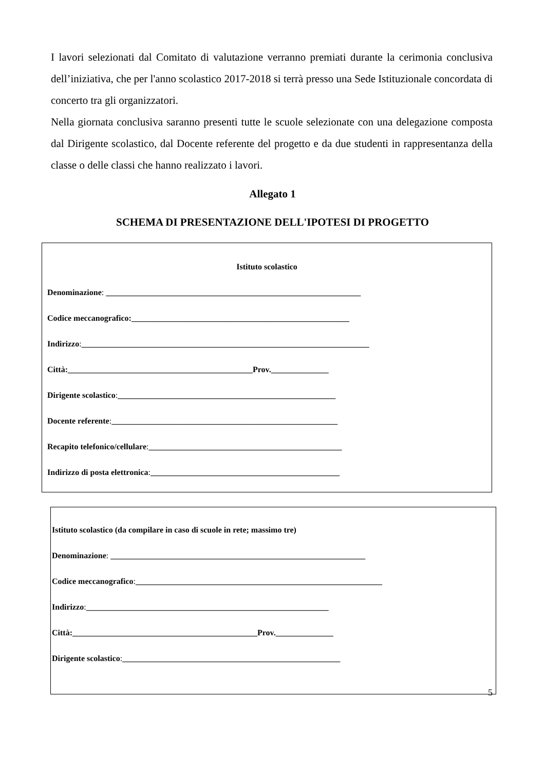I lavori selezionati dal Comitato di valutazione verranno premiati durante la cerimonia conclusiva dell’iniziativa, che per l'anno scolastico 2017-2018 si terrà presso una Sede Istituzionale concordata di concerto tra gli organizzatori.
Nella giornata conclusiva saranno presenti tutte le scuole selezionate con una delegazione composta dal Dirigente scolastico, dal Docente referente del progetto e da due studenti in rappresentanza della classe o delle classi che hanno realizzato i lavori.
Allegato 1
SCHEMA DI PRESENTAZIONE DELL'IPOTESI DI PROGETTO
Istituto scolastico
Denominazione: ______________________________________________________________
Codice meccanografico:_____________________________________________________
Indirizzo:______________________________________________________________________
Città:_____________________________________________Prov.______________
Dirigente scolastico:_____________________________________________________
Docente referente:_______________________________________________________
Recapito telefonico/cellulare:_______________________________________________
Indirizzo di posta elettronica:______________________________________________
Istituto scolastico (da compilare in caso di scuole in rete; massimo tre)
Denominazione: ______________________________________________________________
Codice meccanografico:____________________________________________________________
Indirizzo:___________________________________________________________
Città:_____________________________________________Prov.______________
Dirigente scolastico:_____________________________________________________
5